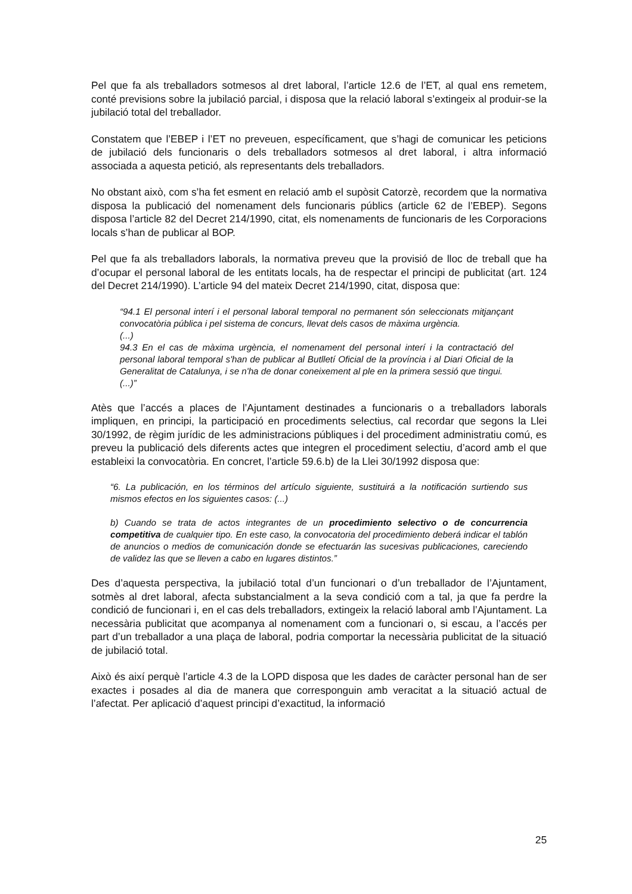Pel que fa als treballadors sotmesos al dret laboral, l’article 12.6 de l’ET, al qual ens remetem, conté previsions sobre la jubilació parcial, i disposa que la relació laboral s’extingeix al produir-se la jubilació total del treballador.
Constatem que l’EBEP i l’ET no preveuen, específicament, que s’hagi de comunicar les peticions de jubilació dels funcionaris o dels treballadors sotmesos al dret laboral, i altra informació associada a aquesta petició, als representants dels treballadors.
No obstant això, com s’ha fet esment en relació amb el supòsit Catorzè, recordem que la normativa disposa la publicació del nomenament dels funcionaris públics (article 62 de l’EBEP). Segons disposa l’article 82 del Decret 214/1990, citat, els nomenaments de funcionaris de les Corporacions locals s’han de publicar al BOP.
Pel que fa als treballadors laborals, la normativa preveu que la provisió de lloc de treball que ha d’ocupar el personal laboral de les entitats locals, ha de respectar el principi de publicitat (art. 124 del Decret 214/1990). L’article 94 del mateix Decret 214/1990, citat, disposa que:
“94.1 El personal interí i el personal laboral temporal no permanent són seleccionats mitjançant convocatòria pública i pel sistema de concurs, llevat dels casos de màxima urgència.
(...)
94.3 En el cas de màxima urgència, el nomenament del personal interí i la contractació del personal laboral temporal s'han de publicar al Butlletí Oficial de la província i al Diari Oficial de la Generalitat de Catalunya, i se n'ha de donar coneixement al ple en la primera sessió que tingui.
(...)”
Atès que l’accés a places de l’Ajuntament destinades a funcionaris o a treballadors laborals impliquen, en principi, la participació en procediments selectius, cal recordar que segons la Llei 30/1992, de règim jurídic de les administracions públiques i del procediment administratiu comú, es preveu la publicació dels diferents actes que integren el procediment selectiu, d’acord amb el que estableixi la convocatòria. En concret, l’article 59.6.b) de la Llei 30/1992 disposa que:
“6. La publicación, en los términos del artículo siguiente, sustituirá a la notificación surtiendo sus mismos efectos en los siguientes casos: (...)
b) Cuando se trata de actos integrantes de un procedimiento selectivo o de concurrencia competitiva de cualquier tipo. En este caso, la convocatoria del procedimiento deberá indicar el tablón de anuncios o medios de comunicación donde se efectuarán las sucesivas publicaciones, careciendo de validez las que se lleven a cabo en lugares distintos.”
Des d’aquesta perspectiva, la jubilació total d’un funcionari o d’un treballador de l’Ajuntament, sotmès al dret laboral, afecta substancialment a la seva condició com a tal, ja que fa perdre la condició de funcionari i, en el cas dels treballadors, extingeix la relació laboral amb l’Ajuntament. La necessària publicitat que acompanya al nomenament com a funcionari o, si escau, a l’accés per part d’un treballador a una plaça de laboral, podria comportar la necessària publicitat de la situació de jubilació total.
Això és així perquè l’article 4.3 de la LOPD disposa que les dades de caràcter personal han de ser exactes i posades al dia de manera que corresponguin amb veracitat a la situació actual de l’afectat. Per aplicació d’aquest principi d’exactitud, la informació
25